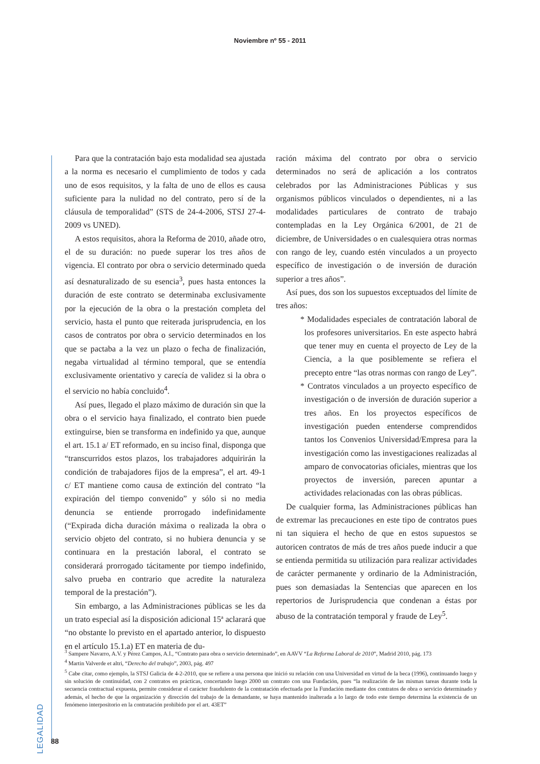Noviembre nº 55 - 2011
Para que la contratación bajo esta modalidad sea ajustada a la norma es necesario el cumplimiento de todos y cada uno de esos requisitos, y la falta de uno de ellos es causa suficiente para la nulidad no del contrato, pero sí de la cláusula de temporalidad” (STS de 24-4-2006, STSJ 27-4-2009 vs UNED).
A estos requisitos, ahora la Reforma de 2010, añade otro, el de su duración: no puede superar los tres años de vigencia. El contrato por obra o servicio determinado queda así desnaturalizado de su esencia<sup>3</sup>, pues hasta entonces la duración de este contrato se determinaba exclusivamente por la ejecución de la obra o la prestación completa del servicio, hasta el punto que reiterada jurisprudencia, en los casos de contratos por obra o servicio determinados en los que se pactaba a la vez un plazo o fecha de finalización, negaba virtualidad al término temporal, que se entendía exclusivamente orientativo y carecía de validez si la obra o el servicio no había concluido<sup>4</sup>.
Así pues, llegado el plazo máximo de duración sin que la obra o el servicio haya finalizado, el contrato bien puede extinguirse, bien se transforma en indefinido ya que, aunque el art. 15.1 a/ ET reformado, en su inciso final, disponga que “transcurridos estos plazos, los trabajadores adquirirán la condición de trabajadores fijos de la empresa”, el art. 49-1 c/ ET mantiene como causa de extinción del contrato “la expiración del tiempo convenido” y sólo si no media denuncia se entiende prorrogado indefinidamente (“Expirada dicha duración máxima o realizada la obra o servicio objeto del contrato, si no hubiera denuncia y se continuara en la prestación laboral, el contrato se considerará prorrogado tácitamente por tiempo indefinido, salvo prueba en contrario que acredite la naturaleza temporal de la prestación”).
Sin embargo, a las Administraciones públicas se les da un trato especial así la disposición adicional 15ª aclarará que “no obstante lo previsto en el apartado anterior, lo dispuesto en el artículo 15.1.a) ET en materia de du-
ración máxima del contrato por obra o servicio determinados no será de aplicación a los contratos celebrados por las Administraciones Públicas y sus organismos públicos vinculados o dependientes, ni a las modalidades particulares de contrato de trabajo contempladas en la Ley Orgánica 6/2001, de 21 de diciembre, de Universidades o en cualesquiera otras normas con rango de ley, cuando estén vinculados a un proyecto específico de investigación o de inversión de duración superior a tres años”.
Así pues, dos son los supuestos exceptuados del límite de tres años:
* Modalidades especiales de contratación laboral de los profesores universitarios. En este aspecto habrá que tener muy en cuenta el proyecto de Ley de la Ciencia, a la que posiblemente se refiera el precepto entre “las otras normas con rango de Ley”.
* Contratos vinculados a un proyecto específico de investigación o de inversión de duración superior a tres años. En los proyectos específicos de investigación pueden entenderse comprendidos tantos los Convenios Universidad/Empresa para la investigación como las investigaciones realizadas al amparo de convocatorias oficiales, mientras que los proyectos de inversión, parecen apuntar a actividades relacionadas con las obras públicas.
De cualquier forma, las Administraciones públicas han de extremar las precauciones en este tipo de contratos pues ni tan siquiera el hecho de que en estos supuestos se autoricen contratos de más de tres años puede inducir a que se entienda permitida su utilización para realizar actividades de carácter permanente y ordinario de la Administración, pues son demasiadas la Sentencias que aparecen en los repertorios de Jurisprudencia que condenan a éstas por abuso de la contratación temporal y fraude de Ley<sup>5</sup>.
<sup>3</sup> Sampere Navarro, A.V. y Pérez Campos, A.I., “Contrato para obra o servicio determinado”, en AAVV “La Reforma Laboral de 2010”, Madrid 2010, pág. 173
<sup>4</sup> Martin Valverde et altri, “Derecho del trabajo”, 2003, pág. 497
<sup>5</sup> Cabe citar, como ejemplo, la STSJ Galicia de 4-2-2010, que se refiere a una persona que inició su relación con una Universidad en virtud de la beca (1996), continuando luego y sin solución de continuidad, con 2 contratos en prácticas, concertando luego 2000 un contrato con una Fundación, pues “la realización de las mismas tareas durante toda la secuencia contractual expuesta, permite considerar el carácter fraudulento de la contratación efectuada por la Fundación mediante dos contratos de obra o servicio determinado y además, el hecho de que la organización y dirección del trabajo de la demandante, se haya mantenido inalterada a lo largo de todo este tiempo determina la existencia de un fenómeno interpositorio en la contratación prohibido por el art. 43ET”
LEGALIDAD
88